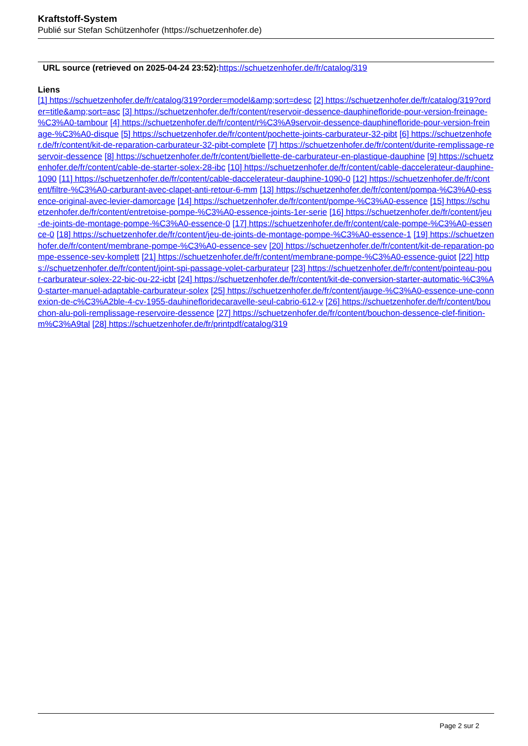Kraftstoff-System
Publié sur Stefan Schützenhofer (https://schuetzenhofer.de)
URL source (retrieved on 2025-04-24 23:52): https://schuetzenhofer.de/fr/catalog/319
Liens
[1] https://schuetzenhofer.de/fr/catalog/319?order=model&amp;sort=desc [2] https://schuetzenhofer.de/fr/catalog/319?order=title&amp;sort=asc [3] https://schuetzenhofer.de/fr/content/reservoir-dessence-dauphinefloride-pour-version-freinage-%C3%A0-tambour [4] https://schuetzenhofer.de/fr/content/r%C3%A9servoir-dessence-dauphinefloride-pour-version-freinage-%C3%A0-disque [5] https://schuetzenhofer.de/fr/content/pochette-joints-carburateur-32-pibt [6] https://schuetzenhofer.de/fr/content/kit-de-reparation-carburateur-32-pibt-complete [7] https://schuetzenhofer.de/fr/content/durite-remplissage-reservoir-dessence [8] https://schuetzenhofer.de/fr/content/biellette-de-carburateur-en-plastique-dauphine [9] https://schuetzenhofer.de/fr/content/cable-de-starter-solex-28-ibc [10] https://schuetzenhofer.de/fr/content/cable-daccelerateur-dauphine-1090 [11] https://schuetzenhofer.de/fr/content/cable-daccelerateur-dauphine-1090-0 [12] https://schuetzenhofer.de/fr/content/filtre-%C3%A0-carburant-avec-clapet-anti-retour-6-mm [13] https://schuetzenhofer.de/fr/content/pompa-%C3%A0-essence-original-avec-levier-damorcage [14] https://schuetzenhofer.de/fr/content/pompe-%C3%A0-essence [15] https://schuetzenhofer.de/fr/content/entretoise-pompe-%C3%A0-essence-joints-1er-serie [16] https://schuetzenhofer.de/fr/content/jeu-de-joints-de-montage-pompe-%C3%A0-essence-0 [17] https://schuetzenhofer.de/fr/content/cale-pompe-%C3%A0-essence-0 [18] https://schuetzenhofer.de/fr/content/jeu-de-joints-de-montage-pompe-%C3%A0-essence-1 [19] https://schuetzenhofer.de/fr/content/membrane-pompe-%C3%A0-essence-sev [20] https://schuetzenhofer.de/fr/content/kit-de-reparation-pompe-essence-sev-komplett [21] https://schuetzenhofer.de/fr/content/membrane-pompe-%C3%A0-essence-guiot [22] https://schuetzenhofer.de/fr/content/joint-spi-passage-volet-carburateur [23] https://schuetzenhofer.de/fr/content/pointeau-pour-carburateur-solex-22-bic-ou-22-icbt [24] https://schuetzenhofer.de/fr/content/kit-de-conversion-starter-automatic-%C3%A0-starter-manuel-adaptable-carburateur-solex [25] https://schuetzenhofer.de/fr/content/jauge-%C3%A0-essence-une-connexion-de-c%C3%A2ble-4-cv-1955-dauhinefloridecaravelle-seul-cabrio-612-v [26] https://schuetzenhofer.de/fr/content/bouchon-alu-poli-remplissage-reservoire-dessence [27] https://schuetzenhofer.de/fr/content/bouchon-dessence-clef-finition-m%C3%A9tal [28] https://schuetzenhofer.de/fr/printpdf/catalog/319
Page 2 sur 2